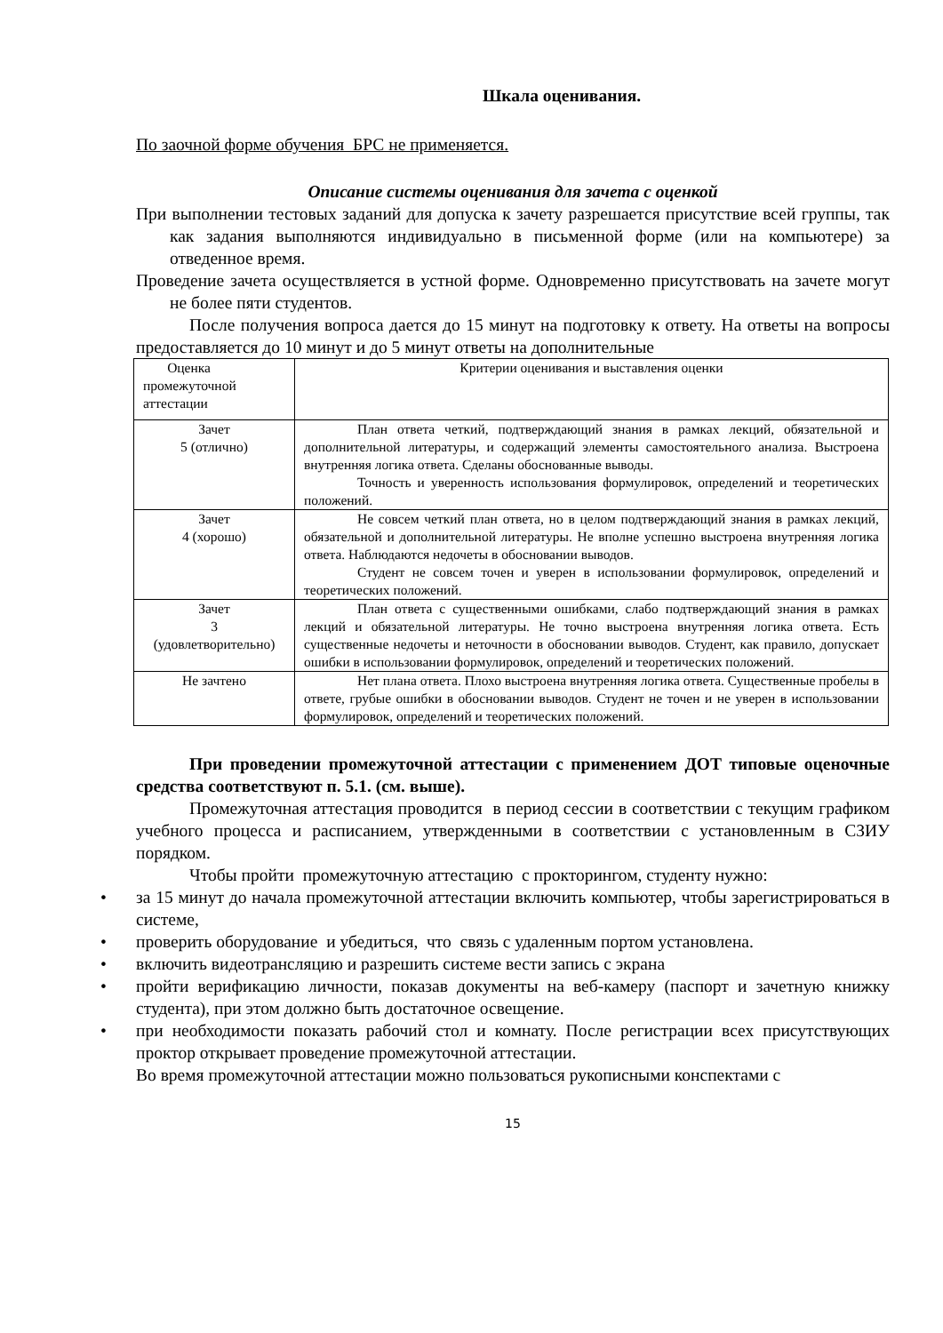Шкала оценивания.
По заочной форме обучения БРС не применяется.
Описание системы оценивания для зачета с оценкой
При выполнении тестовых заданий для допуска к зачету разрешается присутствие всей группы, так как задания выполняются индивидуально в письменной форме (или на компьютере) за отведенное время.
Проведение зачета осуществляется в устной форме. Одновременно присутствовать на зачете могут не более пяти студентов.
После получения вопроса дается до 15 минут на подготовку к ответу. На ответы на вопросы предоставляется до 10 минут и до 5 минут ответы на дополнительные
| Оценка промежуточной аттестации | Критерии оценивания и выставления оценки |
| Зачет 5 (отлично) | План ответа четкий, подтверждающий знания в рамках лекций, обязательной и дополнительной литературы, и содержащий элементы самостоятельного анализа. Выстроена внутренняя логика ответа. Сделаны обоснованные выводы. Точность и уверенность использования формулировок, определений и теоретических положений. |
| Зачет 4 (хорошо) | Не совсем четкий план ответа, но в целом подтверждающий знания в рамках лекций, обязательной и дополнительной литературы. Не вполне успешно выстроена внутренняя логика ответа. Наблюдаются недочеты в обосновании выводов. Студент не совсем точен и уверен в использовании формулировок, определений и теоретических положений. |
| Зачет 3 (удовлетворительно) | План ответа с существенными ошибками, слабо подтверждающий знания в рамках лекций и обязательной литературы. Не точно выстроена внутренняя логика ответа. Есть существенные недочеты и неточности в обосновании выводов. Студент, как правило, допускает ошибки в использовании формулировок, определений и теоретических положений. |
| Не зачтено | Нет плана ответа. Плохо выстроена внутренняя логика ответа. Существенные пробелы в ответе, грубые ошибки в обосновании выводов. Студент не точен и не уверен в использовании формулировок, определений и теоретических положений. |
При проведении промежуточной аттестации с применением ДОТ типовые оценочные средства соответствуют п. 5.1. (см. выше).
Промежуточная аттестация проводится в период сессии в соответствии с текущим графиком учебного процесса и расписанием, утвержденными в соответствии с установленным в СЗИУ порядком.
Чтобы пройти промежуточную аттестацию с прокторингом, студенту нужно:
• за 15 минут до начала промежуточной аттестации включить компьютер, чтобы зарегистрироваться в системе,
• проверить оборудование и убедиться, что связь с удаленным портом установлена.
• включить видеотрансляцию и разрешить системе вести запись с экрана
• пройти верификацию личности, показав документы на веб-камеру (паспорт и зачетную книжку студента), при этом должно быть достаточное освещение.
• при необходимости показать рабочий стол и комнату. После регистрации всех присутствующих проктор открывает проведение промежуточной аттестации.
Во время промежуточной аттестации можно пользоваться рукописными конспектами с
15